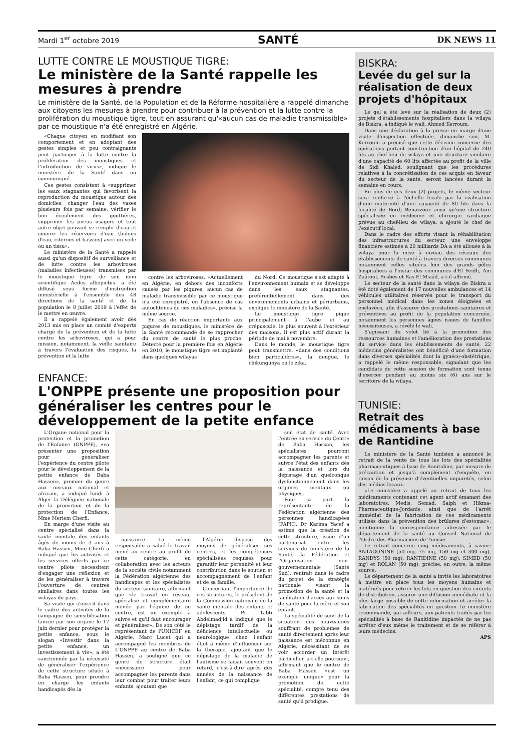Mardi 1<sup>er</sup> octobre 2019 SANTÉ DK NEWS 11
LUTTE CONTRE LE MOUSTIQUE TIGRE:
Le ministère de la Santé rappelle les mesures à prendre
Le ministère de la Santé, de la Population et de la Réforme hospitalière a rappelé dimanche aux citoyens les mesures à prendre pour contribuer à la prévention et la lutte contre la prolifération du moustique tigre, tout en assurant qu'«aucun cas de maladie transmissible» par ce moustique n'a été enregistré en Algérie.
«Chaque citoyen en modifiant son comportement et en adoptant des gestes simples et peu contraignants peut participer à la lutte contre la prolifération des moustiques et l'introduction de virus», indique le ministère de la Santé dans un communiqué.
Ces gestes consistent à «supprimer les eaux stagnantes qui favorisent la reproduction du moustique autour des domiciles, changer l'eau des vases plusieurs fois par semaine, vérifier le bon écoulement des gouttières, supprimer les pneus usagers et tout autre objet pouvant se remplir d'eau et couvrir les réservoirs d'eau (bidons d'eau, citernes et bassins) avec un voile ou un tissu».
Le ministère de la Santé a rappelé aussi qu'un dispositif de surveillance et de lutte contre les arboviroses (maladies infectieuses) transmises par le moustique tigre -de son nom scientifique Aedes albopictus- a été diffusé sous forme d'instruction ministérielle à l'ensemble des 48 directions de la santé et de la population le 8 juillet 2019 à l'effet de le mettre en œuvre.
Il a rappelé également avoir dès 2013 mis en place un comité d'experts chargé de la prévention et de la lutte contre les arboviroses, qui a pour mission, notamment, la veille sanitaire à travers l'évaluation des risques, la prévention et la lutte
contre les arboviroses. «Actuellement en Algérie, en dehors des inconforts causés par les piqures, aucun cas de maladie transmissible par ce moustique n'a été enregistré, en l'absence de cas autochtones de ces maladies», précise la même source.
En cas de réaction importante aux piqures de moustiques, le ministère de la Santé recommande de se rapprocher du centre de santé le plus proche. Détecté pour la première fois en Algérie en 2010, le moustique tigre est implanté dans quelques wilayas
du Nord. Ce moustique s'est adapté à l'environnement humain et se développe dans les eaux stagnantes, préférentiellement dans des environnements urbains et périurbains, explique le ministère de la Santé.
Le moustique tigre pique principalement à l'aube et au crépuscule, le plus souvent à l'extérieur des maisons. Il est plus actif durant la période de mai à novembre.
Dans le monde, le moustique tigre peut transmettre, «dans des conditions bien particulières», la dengue, le chikungunya ou le zika.
ENFANCE:
L'ONPPE présente une proposition pour généraliser les centres pour le développement de la petite enfance
L'Organe national pour la protection et la promotion de l'Enfance (ONPPE), «va présenter une proposition pour généraliser l'expérience du centre pilote pour le développement de la petite enfance de Baba Hassen», premier du genre aux niveaux national et africain, a indiqué lundi à Alger la Déléguée nationale de la promotion et de la protection de l'Enfance, Mme Meriem Cherfi.
En marge d'une visite au centre spécialisé dans la santé mentale des enfants âgés de moins de 3 ans à Baba Hassen, Mme Cherfi a indiqué que les activités et les services offerts par ce centre pilote nécessitent d'engager une réflexion et de les généraliser à travers l'ouverture de centres similaires dans toutes les wilayas du pays.
Sa visite qui s'inscrit dans le cadre des activités de la campagne de sensibilisation lancée par son organe le 17 juin dernier pour protéger la petite enfance, sous le slogan «Investir dans la petite enfance, un investissement à vie», a été sanctionnée par la nécessité de généraliser l'expérience de cette structure située à Baba Hassen, pour prendre en charge les enfants handicapés dès la
naissance. La même responsable a salué le travail mené au centre au profit de cette catégorie, en collaboration avec les acteurs de la société civile notamment la Fédération algérienne des handicapés et les spécialistes du secteur sanitaire, affirmant que «le travail en réseau, spécialisé et complémentaire menée par l'équipe de ce centre, est un exemple à suivre et qu'il faut encourager et généraliser». De son côté le représentant de l'UNICEF en Algérie, Marc Lucet qui a accompagné les membres de L'ONPPE au centre de Baba Hassen, a souligné que ce genre de structure était «nécessaire pour accompagner les parents dans leur combat pour traiter leurs enfants, ajoutant que
l'Algérie dispose des moyens de généraliser ces centres, et les compétences spécialisées requises pour garantir leur pérennité et leur contribution dans le soutien et accompagnement de l'enfant et de sa famille.
Concernant l'importance de ces structures, le président de la Commission nationale de la santé mentale des enfants et adolescents, Pr Tabti Abdelmadjid a indiqué que le dépistage tardif de la déficience intellectuelle ou neurologique chez l'enfant était à même d'influencer sur la thérapie, ajoutant que le dépistage de la maladie de l'autisme se faisait souvent en retard, c'est-à-dire après des années de la naissance de l'enfant, ce qui complique
son état de santé. Avec l'entrée en service du Centre de Baba Hassan, les spécialistes pourront accompagner les parents et suivre l'état des enfants dès la naissance et lors du dépistage d'un quelconque dysfonctionnement dans les organes mentaux ou physiques.
Pour sa part, la représentante de la Fédération algérienne des personnes handicapées (FAPH), Dr Karima Yacef a estimé que la création de cette structure, issue d'un partenariat entre les services du ministère de la Santé, la Fédération et l'Organisation non-gouvernementale (Santé Sud), rentrait dans le cadre du projet de la stratégie nationale visant la promotion de la santé et la facilitation d'accès aux soins de santé pour la mère et son enfant.
La spécialité de suivi de la situation des nouveaunés souffrant de problèmes de santé directement après leur naissance est méconnue en Algérie, nécessitant de se voir accorder un intérêt particulier, a-t-elle poursuivi, affirmant que le centre de Baba Hassen «est un exemple unique» pour la promotion de cette spécialité, compte tenu des différentes prestations de santé qu'il prodigue.
BISKRA:
Levée du gel sur la réalisation de deux projets d'hôpitaux
Le gel a été levé sur la réalisation de deux (2) projets d'établissements hospitaliers dans la wilaya de Biskra, a indiqué le wali, Ahmed Kerroum.
Dans une déclaration à la presse en marge d'une visite d'inspection effectuée, dimanche soir, M. Kerroum a précisé que cette décision concerne des opérations portant construction d'un hôpital de 240 lits au chef-lieu de wilaya et une structure similaire d'une capacité de 60 lits affectée au profit de la ville de Sidi Khaled, soulignant que les procédures relatives à la concrétisation de ces acquis en faveur du secteur de la santé, seront lancées durant la semaine en cours.
En plus de ces deux (2) projets, le même secteur sera renforcé à l'échelle locale par la réalisation d'une maternité d'une capacité de 80 lits dans la localité de Bordj Benazzouz ainsi qu'une structure spécialisée en médecine et chirurgie cardiaque prévue au chef-lieu de wilaya, a ajouté le chef de l'exécutif local.
Dans le cadre des efforts visant la réhabilitation des infrastructures du secteur, une enveloppe financière estimée à 20 milliards DA a été allouée à la wilaya pour la mise à niveau des réseaux des établissements de santé à travers diverses communes notamment celles situées loin des grands pôles hospitaliers à l'instar des communes d'El Feidh, Ain Zaâtout, Besbes et Ras El Miaâd, a-t-il affirmé.
Le secteur de la santé dans la wilaya de Biskra a été doté également de 17 nouvelles ambulances et 14 véhicules utilitaires réservés pour le transport du personnel médical dans les zones éloignées et enclavées, afin d'assurer des prestations sanitaires et préventives au profit de la population concernée, notamment les personnes âgées issues de familles nécessiteuses, a révélé le wali.
S'agissant du volet lié à la promotion des ressources humaines et l'amélioration des prestations du service dans les établissements de santé, 22 médecins généralistes ont bénéficié d'une formation dans diverses spécialités dont la gynéco-obstétrique, a rappelé le même responsable, signalant que les candidats de cette session de formation sont tenus d'exercer pendant au moins six (6) ans sur le territoire de la wilaya.
TUNISIE:
Retrait des médicaments à base de Rantidine
Le ministère de la Santé tunisien a annoncé le retrait de la vente de tous les lots des spécialités pharmaceutiques à base de Ranitidine, par mesure de précaution et jusqu'à complément d'enquête, en raison de la présence d'éventuelles impuretés, selon des médias locaux.
«Le ministère a appelé au retrait de tous les médicaments contenant cet agent actif émanant des laboratoires, Medis, Semad, Saiph et Hikma-Pharmaceutique-Jordanie, ainsi que de l'arrêt immédiat de la fabrication de ces médicaments utilisés dans la prévention des brûlures d'estomac», mentionne la correspondance adressée par le département de la santé au Conseil National de l'Ordre des Pharmaciens de Tunisie.
Le retrait concerne cinq médicaments, à savoir: ANTAGONINE (50 mg, 75 mg, 150 mg et 300 mg), RANDYS (50 mg), RANTIDINE (50 mg), SIMED (50 mg) et ROLAN (50 mg), précise, en outre, la même source.
Le département de la santé a invité les laboratoires à mettre en place tous les moyens humains et matériels pour retirer les lots en question des circuits de distribution, assurer une diffusion immédiate et la plus large possible de cette information et arrêter la fabrication des spécialités en question Le ministère recommande, par ailleurs, aux patients traités par les spécialités à base de Ranitidine impactés de ne pas arrêter d'eux même le traitement et de se référer à leurs médecins.
APS